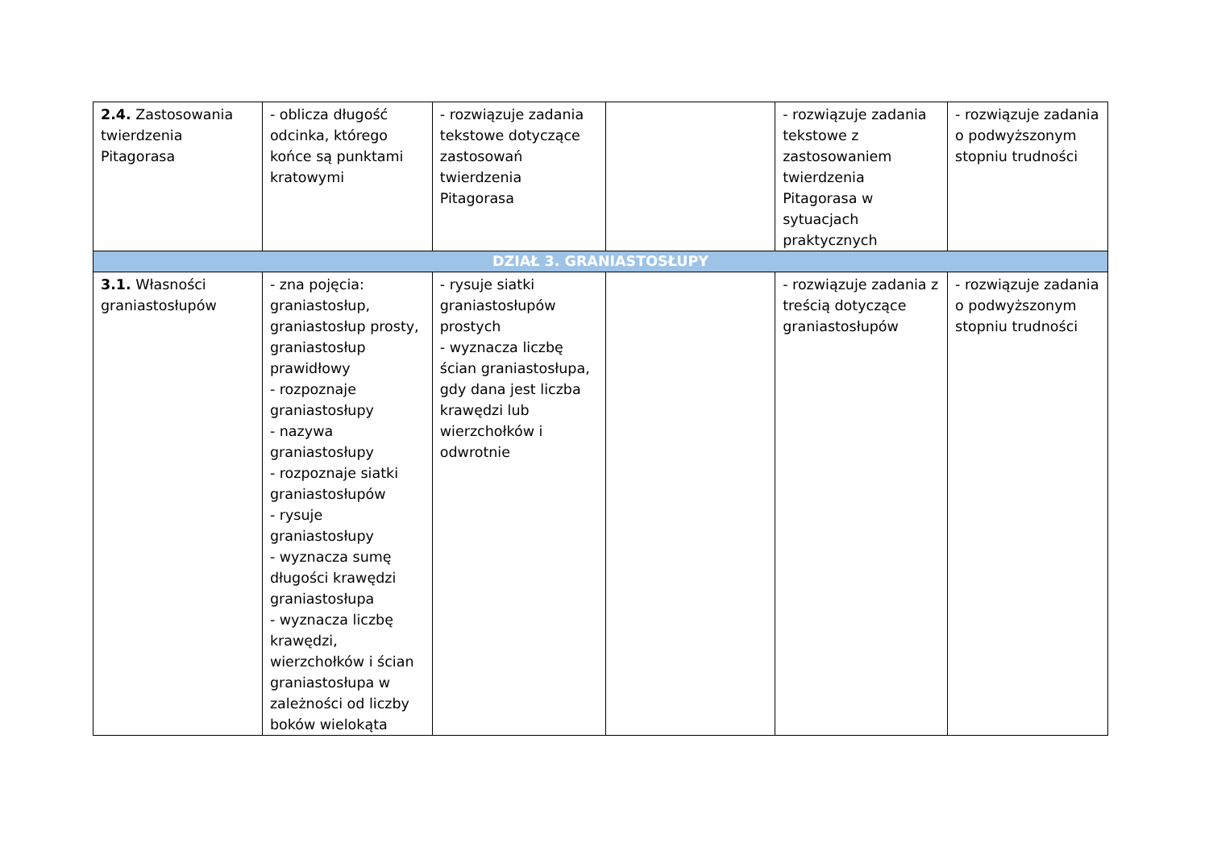| 2.4. Zastosowania twierdzenia Pitagorasa | - oblicza długość odcinka, którego końce są punktami kratowymi | - rozwiązuje zadania tekstowe dotyczące zastosowań twierdzenia Pitagorasa | | - rozwiązuje zadania tekstowe z zastosowaniem twierdzenia Pitagorasa w sytuacjach praktycznych | - rozwiązuje zadania o podwyższonym stopniu trudności |
| DZIAŁ 3. GRANIASTOSŁUPY | | | | | |
| 3.1. Własności graniastosłupów | - zna pojęcia: graniastosłup, graniastosłup prosty, graniastosłup prawidłowy - rozpoznaje graniastosłupy - nazywa graniastosłupy - rozpoznaje siatki graniastosłupów - rysuje graniastosłupy - wyznacza sumę długości krawędzi graniastosłupa - wyznacza liczbę krawędzi, wierzchołków i ścian graniastosłupa w zależności od liczby boków wielokąta | - rysuje siatki graniastosłupów prostych - wyznacza liczbę ścian graniastosłupa, gdy dana jest liczba krawędzi lub wierzchołków i odwrotnie | | - rozwiązuje zadania z treścią dotyczące graniastosłupów | - rozwiązuje zadania o podwyższonym stopniu trudności |